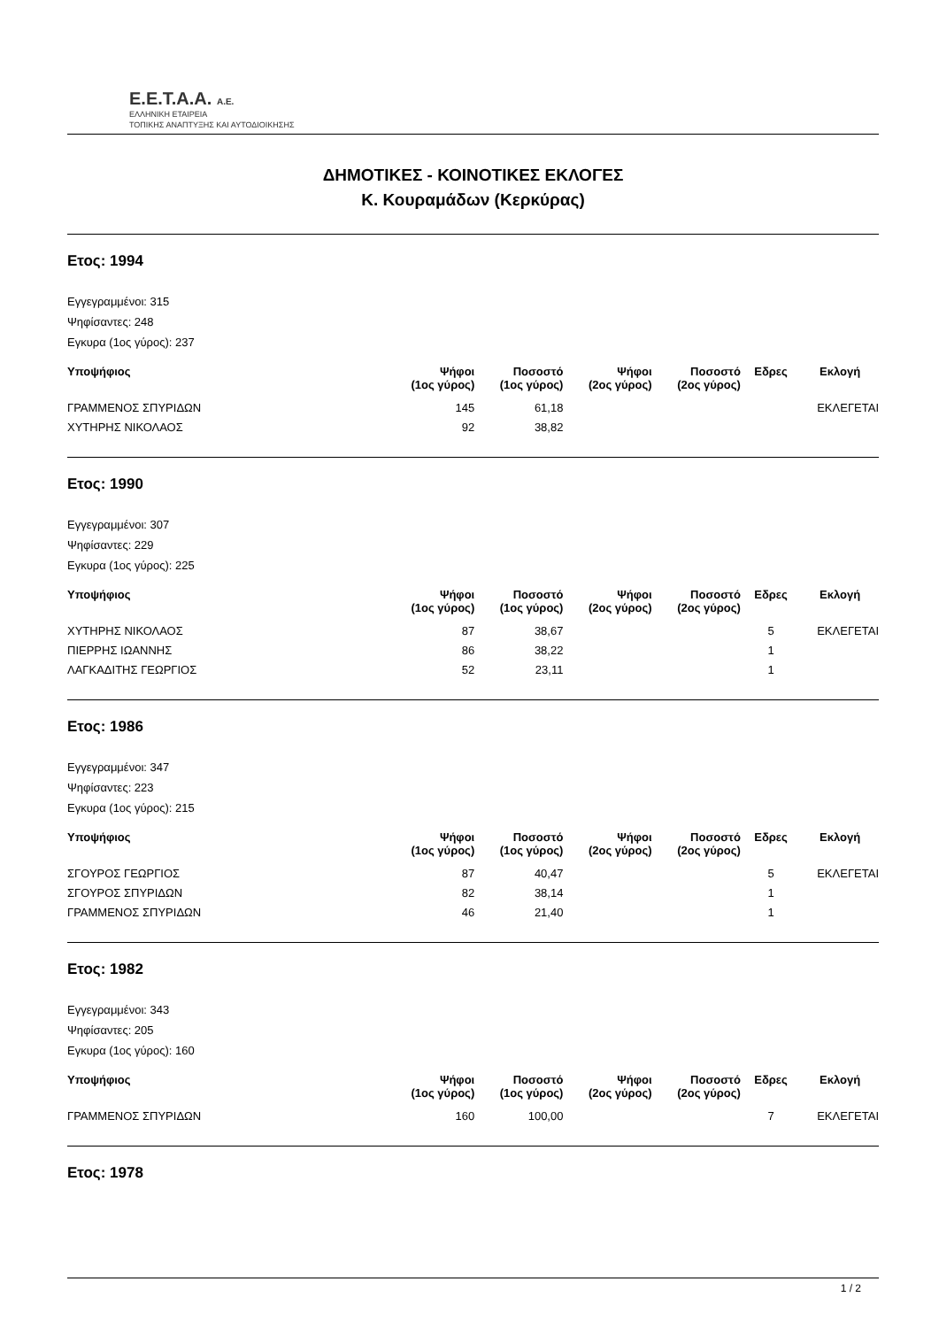E.E.T.A.A. A.E.
ΕΛΛΗΝΙΚΗ ΕΤΑΙΡΕΙΑ
ΤΟΠΙΚΗΣ ΑΝΑΠΤΥΞΗΣ ΚΑΙ ΑΥΤΟΔΙΟΙΚΗΣΗΣ
ΔΗΜΟΤΙΚΕΣ - ΚΟΙΝΟΤΙΚΕΣ ΕΚΛΟΓΕΣ
Κ. Κουραμάδων (Κερκύρας)
Ετος: 1994
Εγγεγραμμένοι: 315
Ψηφίσαντες: 248
Εγκυρα (1ος γύρος): 237
| Υποψήφιος | Ψήφοι (1ος γύρος) | Ποσοστό (1ος γύρος) | Ψήφοι (2ος γύρος) | Ποσοστό (2ος γύρος) | Εδρες | Εκλογή |
| --- | --- | --- | --- | --- | --- | --- |
| ΓΡΑΜΜΕΝΟΣ ΣΠΥΡΙΔΩΝ | 145 | 61,18 | | | | ΕΚΛΕΓΕΤΑΙ |
| ΧΥΤΗΡΗΣ ΝΙΚΟΛΑΟΣ | 92 | 38,82 | | | | |
Ετος: 1990
Εγγεγραμμένοι: 307
Ψηφίσαντες: 229
Εγκυρα (1ος γύρος): 225
| Υποψήφιος | Ψήφοι (1ος γύρος) | Ποσοστό (1ος γύρος) | Ψήφοι (2ος γύρος) | Ποσοστό (2ος γύρος) | Εδρες | Εκλογή |
| --- | --- | --- | --- | --- | --- | --- |
| ΧΥΤΗΡΗΣ ΝΙΚΟΛΑΟΣ | 87 | 38,67 | | | 5 | ΕΚΛΕΓΕΤΑΙ |
| ΠΙΕΡΡΗΣ ΙΩΑΝΝΗΣ | 86 | 38,22 | | | 1 | |
| ΛΑΓΚΑΔΙΤΗΣ ΓΕΩΡΓΙΟΣ | 52 | 23,11 | | | 1 | |
Ετος: 1986
Εγγεγραμμένοι: 347
Ψηφίσαντες: 223
Εγκυρα (1ος γύρος): 215
| Υποψήφιος | Ψήφοι (1ος γύρος) | Ποσοστό (1ος γύρος) | Ψήφοι (2ος γύρος) | Ποσοστό (2ος γύρος) | Εδρες | Εκλογή |
| --- | --- | --- | --- | --- | --- | --- |
| ΣΓΟΥΡΟΣ ΓΕΩΡΓΙΟΣ | 87 | 40,47 | | | 5 | ΕΚΛΕΓΕΤΑΙ |
| ΣΓΟΥΡΟΣ ΣΠΥΡΙΔΩΝ | 82 | 38,14 | | | 1 | |
| ΓΡΑΜΜΕΝΟΣ ΣΠΥΡΙΔΩΝ | 46 | 21,40 | | | 1 | |
Ετος: 1982
Εγγεγραμμένοι: 343
Ψηφίσαντες: 205
Εγκυρα (1ος γύρος): 160
| Υποψήφιος | Ψήφοι (1ος γύρος) | Ποσοστό (1ος γύρος) | Ψήφοι (2ος γύρος) | Ποσοστό (2ος γύρος) | Εδρες | Εκλογή |
| --- | --- | --- | --- | --- | --- | --- |
| ΓΡΑΜΜΕΝΟΣ ΣΠΥΡΙΔΩΝ | 160 | 100,00 | | | 7 | ΕΚΛΕΓΕΤΑΙ |
Ετος: 1978
1 / 2